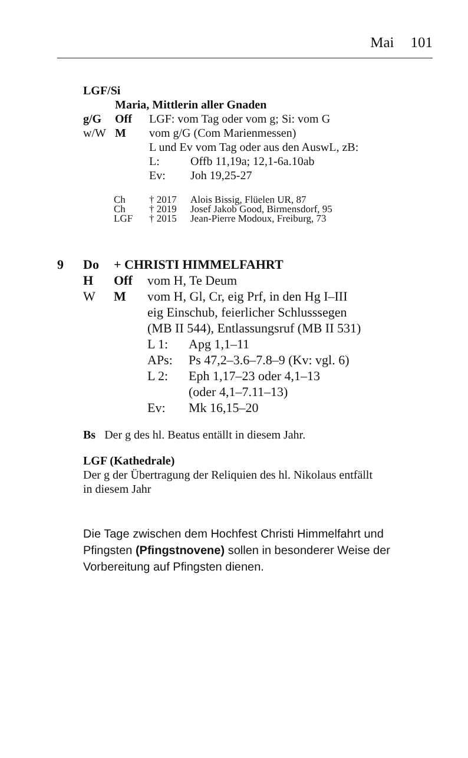Mai 101
LGF/Si
| | Maria, Mittlerin aller Gnaden | | |
| g/G | Off | LGF: vom Tag oder vom g; Si: vom G | |
| w/W | M | vom g/G (Com Marienmessen) | |
| | | L und Ev vom Tag oder aus den AuswL, zB: | |
| | | L: | Offb 11,19a; 12,1-6a.10ab |
| | | Ev: | Joh 19,25-27 |
| Ch | † 2017 | Alois Bissig, Flüelen UR, 87 |
| Ch | † 2019 | Josef Jakob Good, Birmensdorf, 95 |
| LGF | † 2015 | Jean-Pierre Modoux, Freiburg, 73 |
| 9 | Do | + CHRISTI HIMMELFAHRT | | |
| | H | Off | vom H, Te Deum | |
| | W | M | vom H, Gl, Cr, eig Prf, in den Hg I–III eig Einschub, feierlicher Schlusssegen (MB II 544), Entlassungsruf (MB II 531) | |
| | | | L 1: | Apg 1,1–11 |
| | | | APs: | Ps 47,2–3.6–7.8–9 (Kv: vgl. 6) |
| | | | L 2: | Eph 1,17–23 oder 4,1–13 (oder 4,1–7.11–13) |
| | | | Ev: | Mk 16,15–20 |
Bs Der g des hl. Beatus entällt in diesem Jahr.
LGF (Kathedrale)
Der g der Übertragung der Reliquien des hl. Nikolaus entfällt
in diesem Jahr
Die Tage zwischen dem Hochfest Christi Himmelfahrt und
Pfingsten (Pfingstnovene) sollen in besonderer Weise der
Vorbereitung auf Pfingsten dienen.